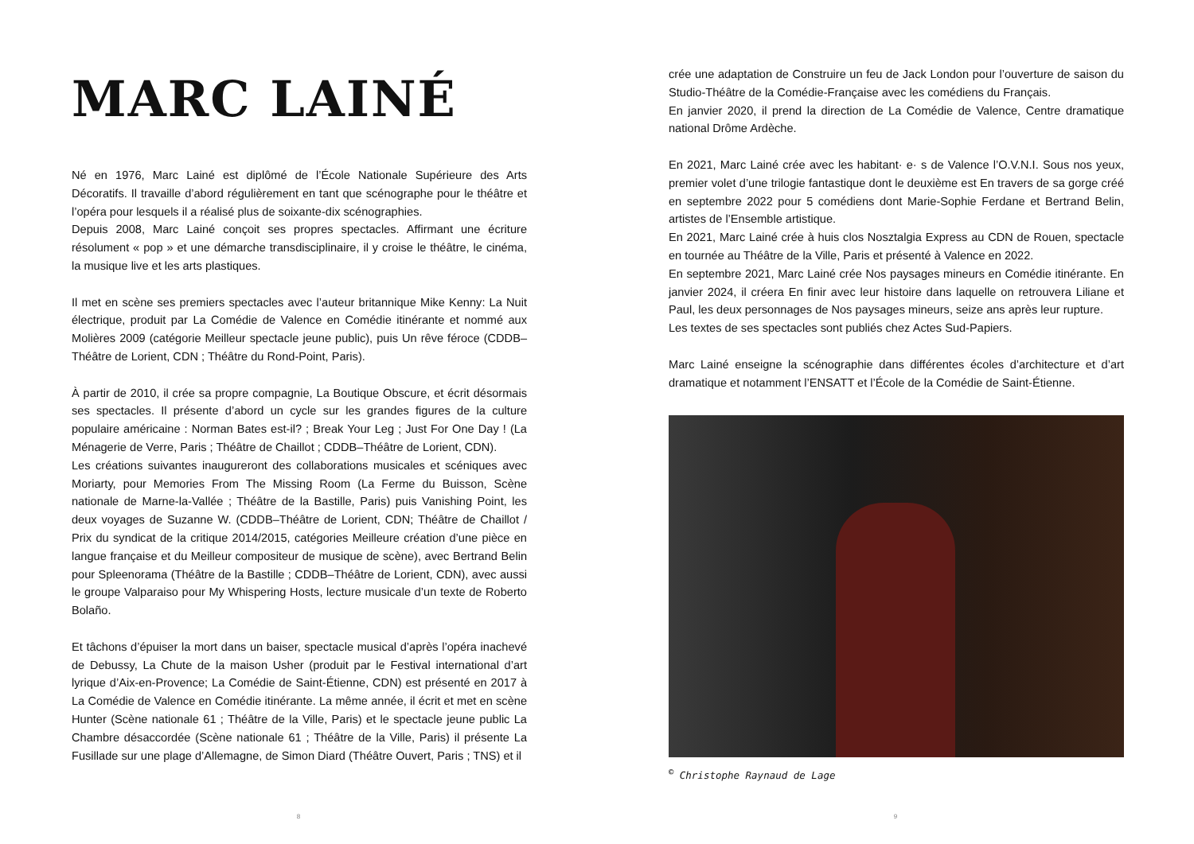MARC LAINÉ
Né en 1976, Marc Lainé est diplômé de l’École Nationale Supérieure des Arts Décoratifs. Il travaille d’abord régulièrement en tant que scénographe pour le théâtre et l’opéra pour lesquels il a réalisé plus de soixante-dix scénographies.
Depuis 2008, Marc Lainé conçoit ses propres spectacles. Affirmant une écriture résolument « pop » et une démarche transdisciplinaire, il y croise le théâtre, le cinéma, la musique live et les arts plastiques.
Il met en scène ses premiers spectacles avec l’auteur britannique Mike Kenny: La Nuit électrique, produit par La Comédie de Valence en Comédie itinérante et nommé aux Molières 2009 (catégorie Meilleur spectacle jeune public), puis Un rêve féroce (CDDB–Théâtre de Lorient, CDN ; Théâtre du Rond-Point, Paris).
À partir de 2010, il crée sa propre compagnie, La Boutique Obscure, et écrit désormais ses spectacles. Il présente d’abord un cycle sur les grandes figures de la culture populaire américaine : Norman Bates est-il? ; Break Your Leg ; Just For One Day ! (La Ménagerie de Verre, Paris ; Théâtre de Chaillot ; CDDB–Théâtre de Lorient, CDN).
Les créations suivantes inaugureront des collaborations musicales et scéniques avec Moriarty, pour Memories From The Missing Room (La Ferme du Buisson, Scène nationale de Marne-la-Vallée ; Théâtre de la Bastille, Paris) puis Vanishing Point, les deux voyages de Suzanne W. (CDDB–Théâtre de Lorient, CDN; Théâtre de Chaillot / Prix du syndicat de la critique 2014/2015, catégories Meilleure création d’une pièce en langue française et du Meilleur compositeur de musique de scène), avec Bertrand Belin pour Spleenorama (Théâtre de la Bastille ; CDDB–Théâtre de Lorient, CDN), avec aussi le groupe Valparaiso pour My Whispering Hosts, lecture musicale d’un texte de Roberto Bolaño.
Et tâchons d’épuiser la mort dans un baiser, spectacle musical d’après l’opéra inachevé de Debussy, La Chute de la maison Usher (produit par le Festival international d’art lyrique d’Aix-en-Provence; La Comédie de Saint-Étienne, CDN) est présenté en 2017 à La Comédie de Valence en Comédie itinérante. La même année, il écrit et met en scène Hunter (Scène nationale 61 ; Théâtre de la Ville, Paris) et le spectacle jeune public La Chambre désaccordée (Scène nationale 61 ; Théâtre de la Ville, Paris) il présente La Fusillade sur une plage d’Allemagne, de Simon Diard (Théâtre Ouvert, Paris ; TNS) et il
8
crée une adaptation de Construire un feu de Jack London pour l’ouverture de saison du Studio-Théâtre de la Comédie-Française avec les comédiens du Français.
En janvier 2020, il prend la direction de La Comédie de Valence, Centre dramatique national Drôme Ardèche.
En 2021, Marc Lainé crée avec les habitant· e· s de Valence l’O.V.N.I. Sous nos yeux, premier volet d’une trilogie fantastique dont le deuxième est En travers de sa gorge créé en septembre 2022 pour 5 comédiens dont Marie-Sophie Ferdane et Bertrand Belin, artistes de l’Ensemble artistique.
En 2021, Marc Lainé crée à huis clos Nosztalgia Express au CDN de Rouen, spectacle en tournée au Théâtre de la Ville, Paris et présenté à Valence en 2022.
En septembre 2021, Marc Lainé crée Nos paysages mineurs en Comédie itinérante. En janvier 2024, il créera En finir avec leur histoire dans laquelle on retrouvera Liliane et Paul, les deux personnages de Nos paysages mineurs, seize ans après leur rupture.
Les textes de ses spectacles sont publiés chez Actes Sud-Papiers.
Marc Lainé enseigne la scénographie dans différentes écoles d’architecture et d’art dramatique et notamment l’ENSATT et l’École de la Comédie de Saint-Étienne.
<sup>©</sup> Christophe Raynaud de Lage
9